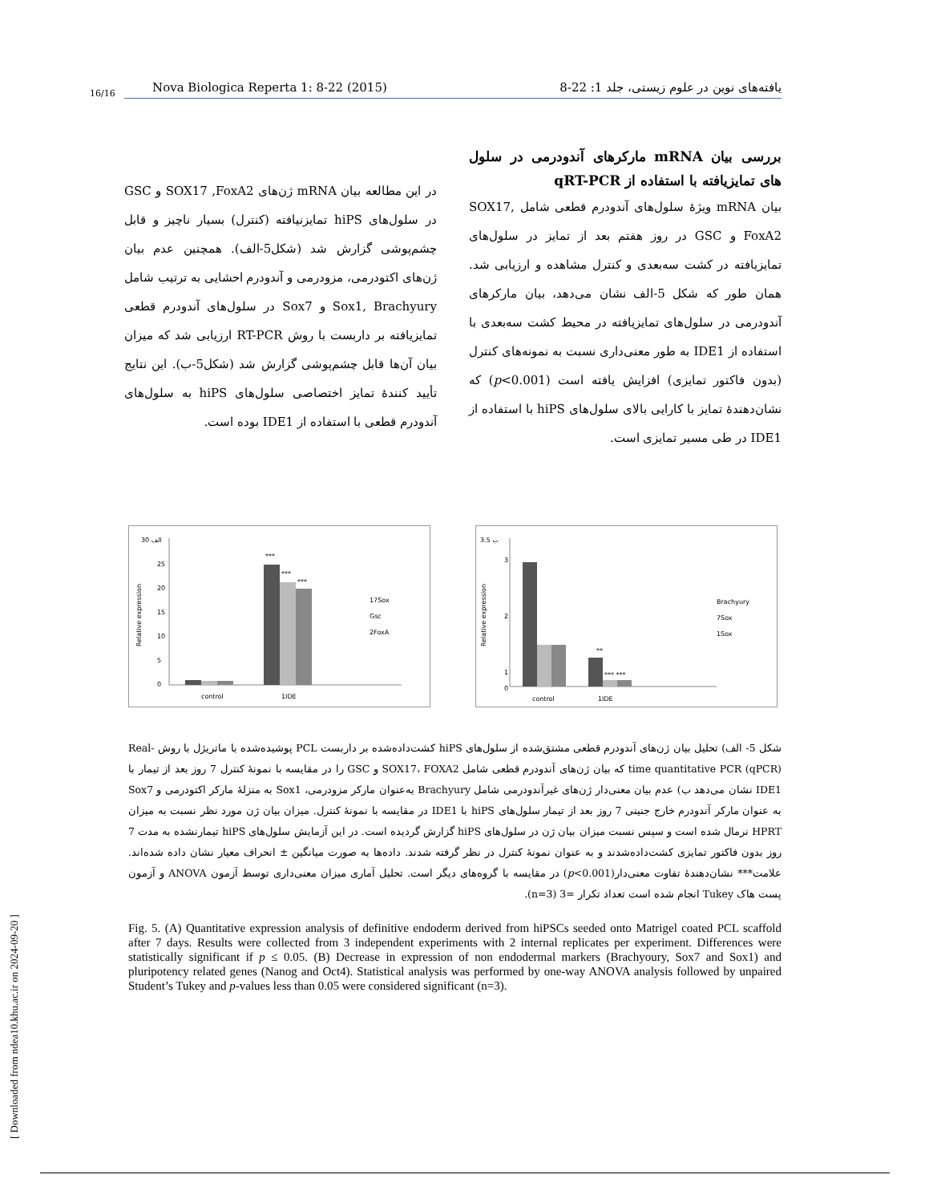16/16 Nova Biologica Reperta 1: 8-22 (2015) یافته‌های نوین در علوم زیستی، جلد 1: 22-8
بررسی بیان mRNA مارکرهای آندودرمی در سلول های تمایزیافته با استفاده از qRT-PCR
بیان mRNA ویژهٔ سلول‌های آندودرم قطعی شامل SOX17, FoxA2 و GSC در روز هفتم بعد از تمایز در سلول‌های تمایزیافته در کشت سه‌بعدی و کنترل مشاهده و ارزیابی شد. همان طور که شکل 5-الف نشان می‌دهد، بیان مارکرهای آندودرمی در سلول‌های تمایزیافته در محیط کشت سه‌بعدی با استفاده از IDE1 به طور معنی‌داری نسبت به نمونه‌های کنترل (بدون فاکتور تمایزی) افزایش یافته است (p<0.001) که نشان‌دهندهٔ تمایز با کارایی بالای سلول‌های hiPS با استفاده از IDE1 در طی مسیر تمایزی است.
در این مطالعه بیان mRNA ژن‌های SOX17 ,FoxA2 و GSC در سلول‌های hiPS تمایزنیافته (کنترل) بسیار ناچیز و قابل چشم‌پوشی گزارش شد (شکل5-الف). همچنین عدم بیان ژن‌های اکتودرمی، مزودرمی و آندودرم احشایی به ترتیب شامل Sox1, Brachyury و Sox7 در سلول‌های آندودرم قطعی تمایزیافته بر داربست با روش RT-PCR ارزیابی شد که میزان بیان آن‌ها قابل چشم‌پوشی گزارش شد (شکل5-ب). این نتایج تأیید کنندهٔ تمایز اختصاصی سلول‌های hiPS به سلول‌های آندودرم قطعی با استفاده از IDE1 بوده است.
ب 3.5
3
2
1
0
**
*** ***
control
1IDE
Brachyury
7Sox
1Sox
Relative expression
الف 30
25
20
15
10
5
0
***
***
***
control
1IDE
17Sox
Gsc
2FoxA
Relative expression
شکل 5- الف) تحلیل بیان ژن‌های آندودرم قطعی مشتق‌شده از سلول‌های hiPS کشت‌داده‌شده بر داربست PCL پوشیده‌شده با ماتریژل با روش Real-time quantitative PCR (qPCR) که بیان ژن‌های آندودرم قطعی شامل SOX17، FOXA2 و GSC را در مقایسه با نمونهٔ کنترل 7 روز بعد از تیمار با IDE1 نشان می‌دهد ب) عدم بیان معنی‌دار ژن‌های غیرآندودرمی شامل Brachyury به‌عنوان مارکر مزودرمی، Sox1 به منزلهٔ مارکر اکتودرمی و Sox7 به عنوان مارکر آندودرم خارج جنینی 7 روز بعد از تیمار سلول‌های hiPS با IDE1 در مقایسه با نمونهٔ کنترل. میزان بیان ژن مورد نظر نسبت به میزان HPRT نرمال شده است و سپس نسبت میزان بیان ژن در سلول‌های hiPS گزارش گردیده است. در این آزمایش سلول‌های hiPS تیمارنشده به مدت 7 روز بدون فاکتور تمایزی کشت‌داده‌شدند و به عنوان نمونهٔ کنترل در نظر گرفته شدند. داده‌ها به صورت میانگین ± انحراف معیار نشان داده شده‌اند. علامت*** نشان‌دهندهٔ تفاوت معنی‌دار(p<0.001) در مقایسه با گروه‌های دیگر است. تحلیل آماری میزان معنی‌داری توسط آزمون ANOVA و آزمون پست هاک Tukey انجام شده است تعداد تکرار =3 (n=3).
Fig. 5. (A) Quantitative expression analysis of definitive endoderm derived from hiPSCs seeded onto Matrigel coated PCL scaffold after 7 days. Results were collected from 3 independent experiments with 2 internal replicates per experiment. Differences were statistically significant if p ≤ 0.05. (B) Decrease in expression of non endodermal markers (Brachyoury, Sox7 and Sox1) and pluripotency related genes (Nanog and Oct4). Statistical analysis was performed by one-way ANOVA analysis followed by unpaired Student’s Tukey and p-values less than 0.05 were considered significant (n=3).
[ Downloaded from ndea10.khu.ac.ir on 2024-09-20 ]